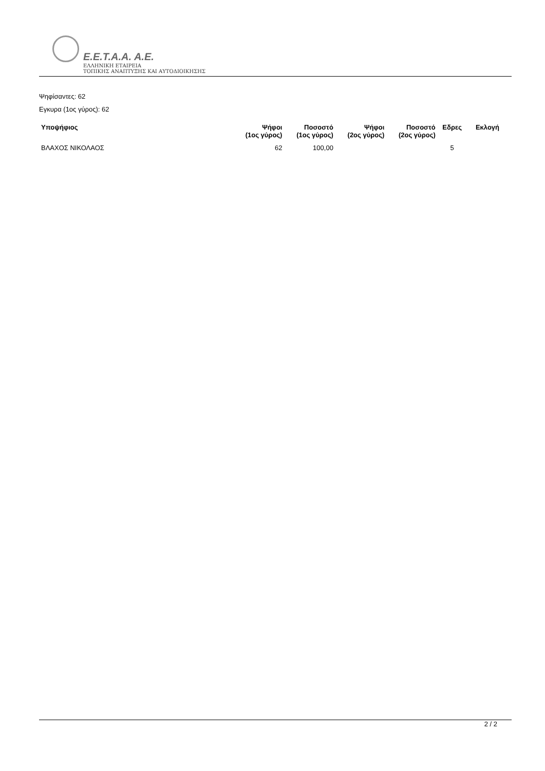E.E.T.A.A. A.E.
ΕΛΛΗΝΙΚΗ ΕΤΑΙΡΕΙΑ
ΤΟΠΙΚΗΣ ΑΝΑΠΤΥΞΗΣ ΚΑΙ ΑΥΤΟΔΙΟΙΚΗΣΗΣ
Ψηφίσαντες: 62
Εγκυρα (1ος γύρος): 62
| Υποψήφιος | Ψήφοι (1ος γύρος) | Ποσοστό (1ος γύρος) | Ψήφοι (2ος γύρος) | Ποσοστό (2ος γύρος) | Εδρες | Εκλογή |
| --- | --- | --- | --- | --- | --- | --- |
| ΒΛΑΧΟΣ ΝΙΚΟΛΑΟΣ | 62 | 100,00 | | | 5 | |
2 / 2